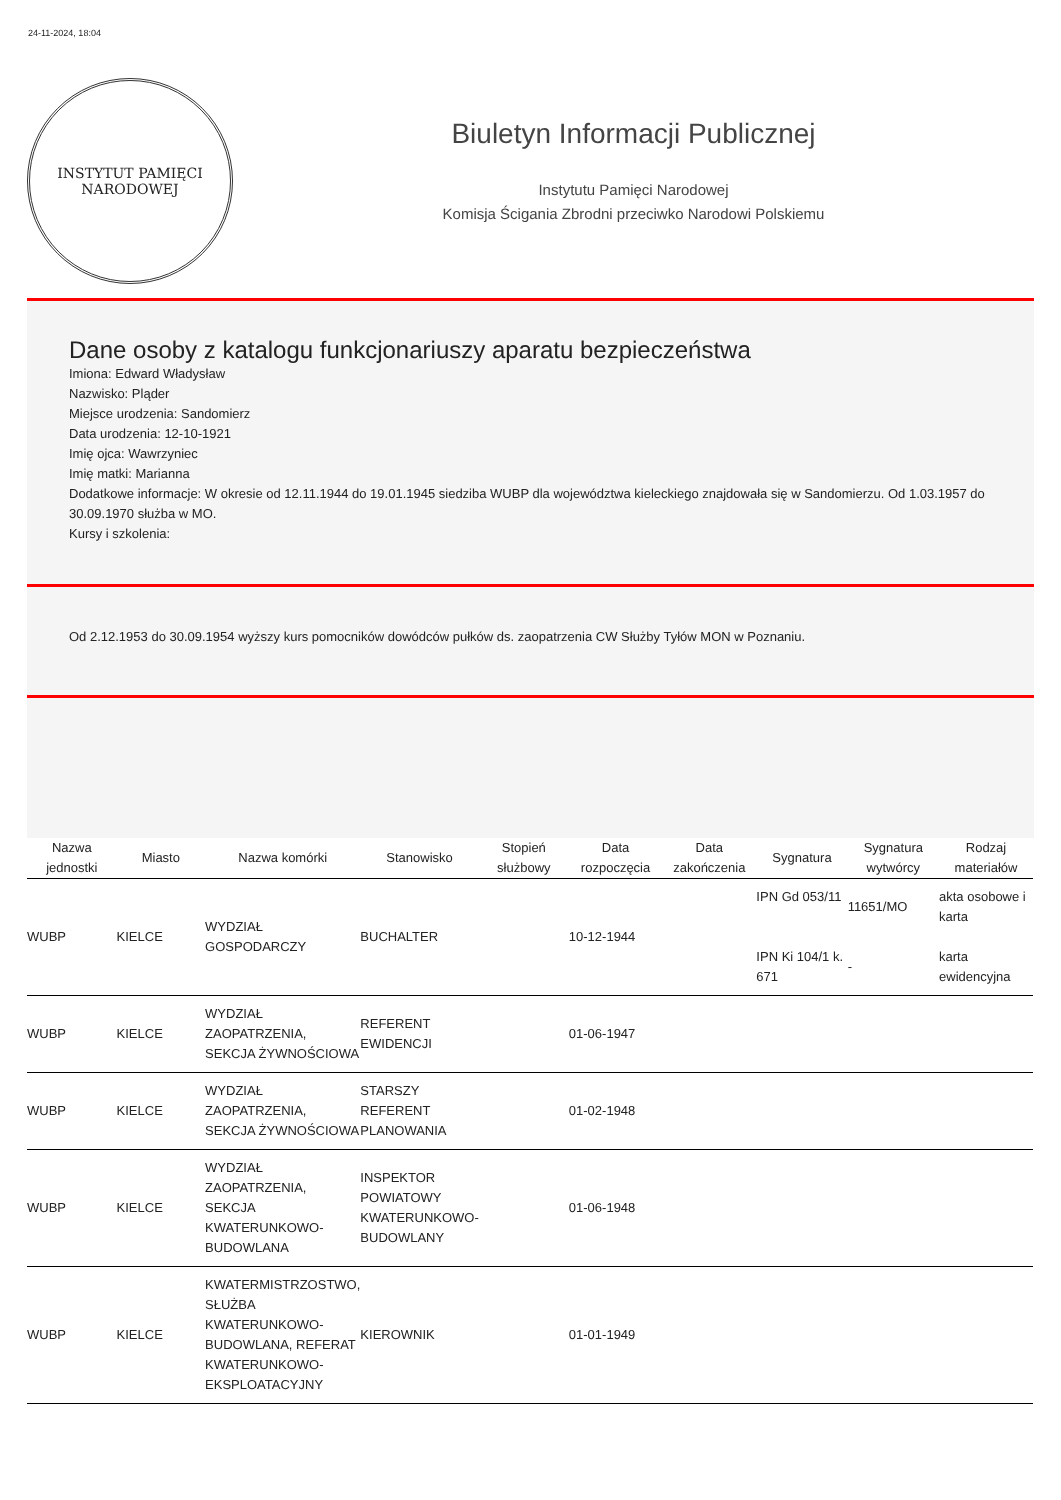24-11-2024, 18:04
INSTYTUT PAMIĘCI
NARODOWEJ
Biuletyn Informacji Publicznej
Instytutu Pamięci Narodowej
Komisja Ścigania Zbrodni przeciwko Narodowi Polskiemu
Dane osoby z katalogu funkcjonariuszy aparatu bezpieczeństwa
Imiona: Edward Władysław
Nazwisko: Pląder
Miejsce urodzenia: Sandomierz
Data urodzenia: 12-10-1921
Imię ojca: Wawrzyniec
Imię matki: Marianna
Dodatkowe informacje: W okresie od 12.11.1944 do 19.01.1945 siedziba WUBP dla województwa kieleckiego znajdowała się w Sandomierzu. Od 1.03.1957 do 30.09.1970 służba w MO.
Kursy i szkolenia:
Od 2.12.1953 do 30.09.1954 wyższy kurs pomocników dowódców pułków ds. zaopatrzenia CW Służby Tyłów MON w Poznaniu.
| Nazwa jednostki | Miasto | Nazwa komórki | Stanowisko | Stopień służbowy | Data rozpoczęcia | Data zakończenia | Sygnatura | Sygnatura wytwórcy | Rodzaj materiałów |
| --- | --- | --- | --- | --- | --- | --- | --- | --- | --- |
| WUBP | KIELCE | WYDZIAŁ GOSPODARCZY | BUCHALTER | | 10-12-1944 | | IPN Gd 053/11 IPN Ki 104/1 k. 671 | 11651/MO - | akta osobowe i karta karta ewidencyjna |
| WUBP | KIELCE | WYDZIAŁ ZAOPATRZENIA, SEKCJA ŻYWNOŚCIOWA | REFERENT EWIDENCJI | | 01-06-1947 | | | | |
| WUBP | KIELCE | WYDZIAŁ ZAOPATRZENIA, SEKCJA ŻYWNOŚCIOWA | STARSZY REFERENT PLANOWANIA | | 01-02-1948 | | | | |
| WUBP | KIELCE | WYDZIAŁ ZAOPATRZENIA, SEKCJA KWATERUNKOWO-BUDOWLANA | INSPEKTOR POWIATOWY KWATERUNKOWO-BUDOWLANY | | 01-06-1948 | | | | |
| WUBP | KIELCE | KWATERMISTRZOSTWO, SŁUŻBA KWATERUNKOWO-BUDOWLANA, REFERAT KWATERUNKOWO-EKSPLOATACYJNY | KIEROWNIK | | 01-01-1949 | | | | |